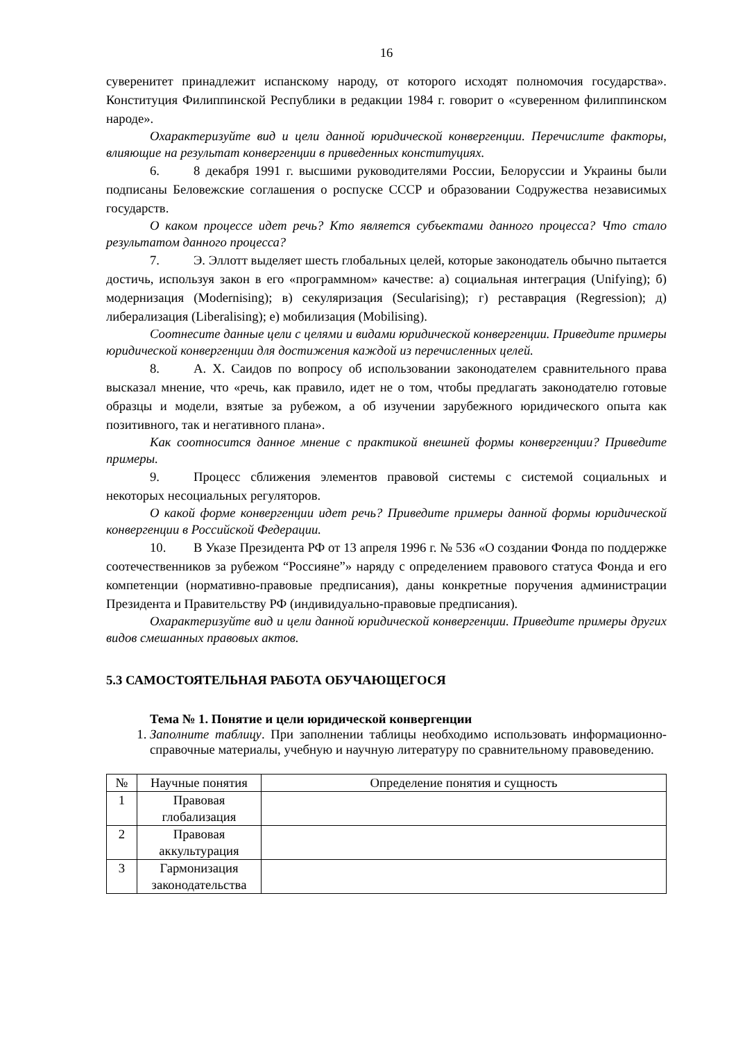16
суверенитет принадлежит испанскому народу, от которого исходят полномочия государства». Конституция Филиппинской Республики в редакции 1984 г. говорит о «суверенном филиппинском народе».
Охарактеризуйте вид и цели данной юридической конвергенции. Перечислите факторы, влияющие на результат конвергенции в приведенных конституциях.
6. 8 декабря 1991 г. высшими руководителями России, Белоруссии и Украины были подписаны Беловежские соглашения о роспуске СССР и образовании Содружества независимых государств.
О каком процессе идет речь? Кто является субъектами данного процесса? Что стало результатом данного процесса?
7. Э. Эллотт выделяет шесть глобальных целей, которые законодатель обычно пытается достичь, используя закон в его «программном» качестве: а) социальная интеграция (Unifying); б) модернизация (Modernising); в) секуляризация (Secularising); г) реставрация (Regression); д) либерализация (Liberalising); е) мобилизация (Mobilising).
Соотнесите данные цели с целями и видами юридической конвергенции. Приведите примеры юридической конвергенции для достижения каждой из перечисленных целей.
8. А. Х. Саидов по вопросу об использовании законодателем сравнительного права высказал мнение, что «речь, как правило, идет не о том, чтобы предлагать законодателю готовые образцы и модели, взятые за рубежом, а об изучении зарубежного юридического опыта как позитивного, так и негативного плана».
Как соотносится данное мнение с практикой внешней формы конвергенции? Приведите примеры.
9. Процесс сближения элементов правовой системы с системой социальных и некоторых несоциальных регуляторов.
О какой форме конвергенции идет речь? Приведите примеры данной формы юридической конвергенции в Российской Федерации.
10. В Указе Президента РФ от 13 апреля 1996 г. № 536 «О создании Фонда по поддержке соотечественников за рубежом “Россияне”» наряду с определением правового статуса Фонда и его компетенции (нормативно-правовые предписания), даны конкретные поручения администрации Президента и Правительству РФ (индивидуально-правовые предписания).
Охарактеризуйте вид и цели данной юридической конвергенции. Приведите примеры других видов смешанных правовых актов.
5.3 САМОСТОЯТЕЛЬНАЯ РАБОТА ОБУЧАЮЩЕГОСЯ
Тема № 1. Понятие и цели юридической конвергенции
1. Заполните таблицу. При заполнении таблицы необходимо использовать информационно-справочные материалы, учебную и научную литературу по сравнительному правоведению.
| № | Научные понятия | Определение понятия и сущность |
| --- | --- | --- |
| 1 | Правовая глобализация | |
| 2 | Правовая аккультурация | |
| 3 | Гармонизация законодательства | |